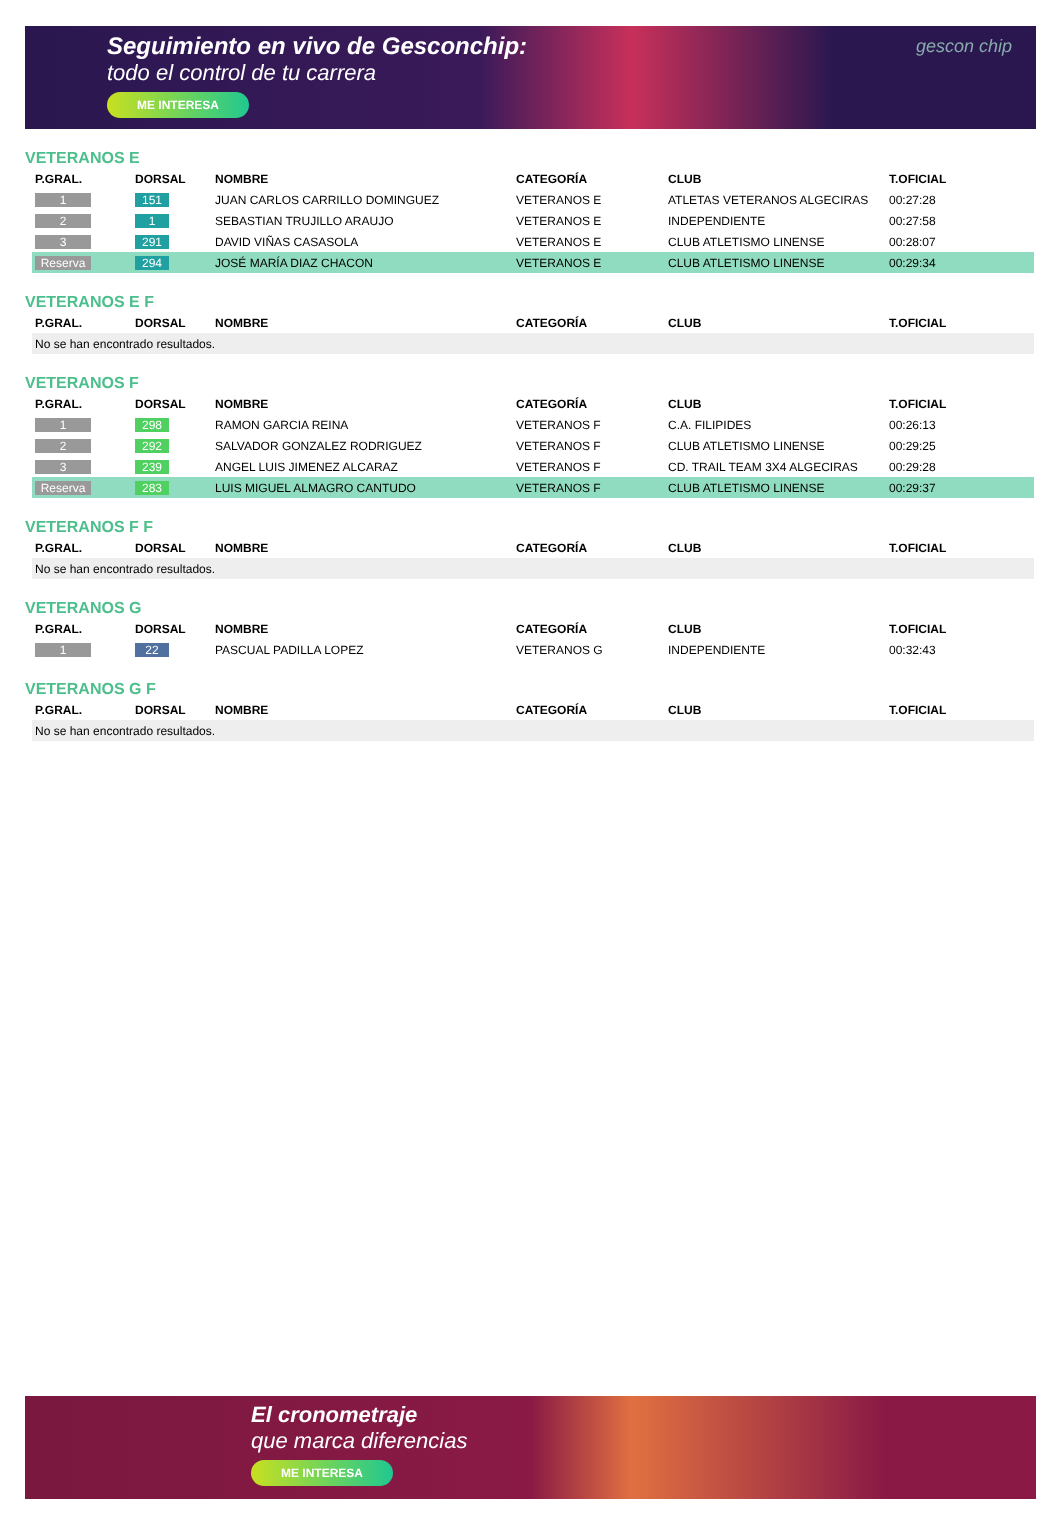Seguimiento en vivo de Gesconchip:
todo el control de tu carrera
ME INTERESA
gescon chip
VETERANOS E
| P.GRAL. | DORSAL | NOMBRE | CATEGORÍA | CLUB | T.OFICIAL |
| --- | --- | --- | --- | --- | --- |
| 1 | 151 | JUAN CARLOS CARRILLO DOMINGUEZ | VETERANOS E | ATLETAS VETERANOS ALGECIRAS | 00:27:28 |
| 2 | 1 | SEBASTIAN TRUJILLO ARAUJO | VETERANOS E | INDEPENDIENTE | 00:27:58 |
| 3 | 291 | DAVID VIÑAS CASASOLA | VETERANOS E | CLUB ATLETISMO LINENSE | 00:28:07 |
| Reserva | 294 | JOSÉ MARÍA DIAZ CHACON | VETERANOS E | CLUB ATLETISMO LINENSE | 00:29:34 |
VETERANOS E F
| P.GRAL. | DORSAL | NOMBRE | CATEGORÍA | CLUB | T.OFICIAL |
| --- | --- | --- | --- | --- | --- |
| No se han encontrado resultados. | | | | | |
VETERANOS F
| P.GRAL. | DORSAL | NOMBRE | CATEGORÍA | CLUB | T.OFICIAL |
| --- | --- | --- | --- | --- | --- |
| 1 | 298 | RAMON GARCIA REINA | VETERANOS F | C.A. FILIPIDES | 00:26:13 |
| 2 | 292 | SALVADOR GONZALEZ RODRIGUEZ | VETERANOS F | CLUB ATLETISMO LINENSE | 00:29:25 |
| 3 | 239 | ANGEL LUIS JIMENEZ ALCARAZ | VETERANOS F | CD. TRAIL TEAM 3X4 ALGECIRAS | 00:29:28 |
| Reserva | 283 | LUIS MIGUEL ALMAGRO CANTUDO | VETERANOS F | CLUB ATLETISMO LINENSE | 00:29:37 |
VETERANOS F F
| P.GRAL. | DORSAL | NOMBRE | CATEGORÍA | CLUB | T.OFICIAL |
| --- | --- | --- | --- | --- | --- |
| No se han encontrado resultados. | | | | | |
VETERANOS G
| P.GRAL. | DORSAL | NOMBRE | CATEGORÍA | CLUB | T.OFICIAL |
| --- | --- | --- | --- | --- | --- |
| 1 | 22 | PASCUAL PADILLA LOPEZ | VETERANOS G | INDEPENDIENTE | 00:32:43 |
VETERANOS G F
| P.GRAL. | DORSAL | NOMBRE | CATEGORÍA | CLUB | T.OFICIAL |
| --- | --- | --- | --- | --- | --- |
| No se han encontrado resultados. | | | | | |
El cronometraje
que marca diferencias
ME INTERESA